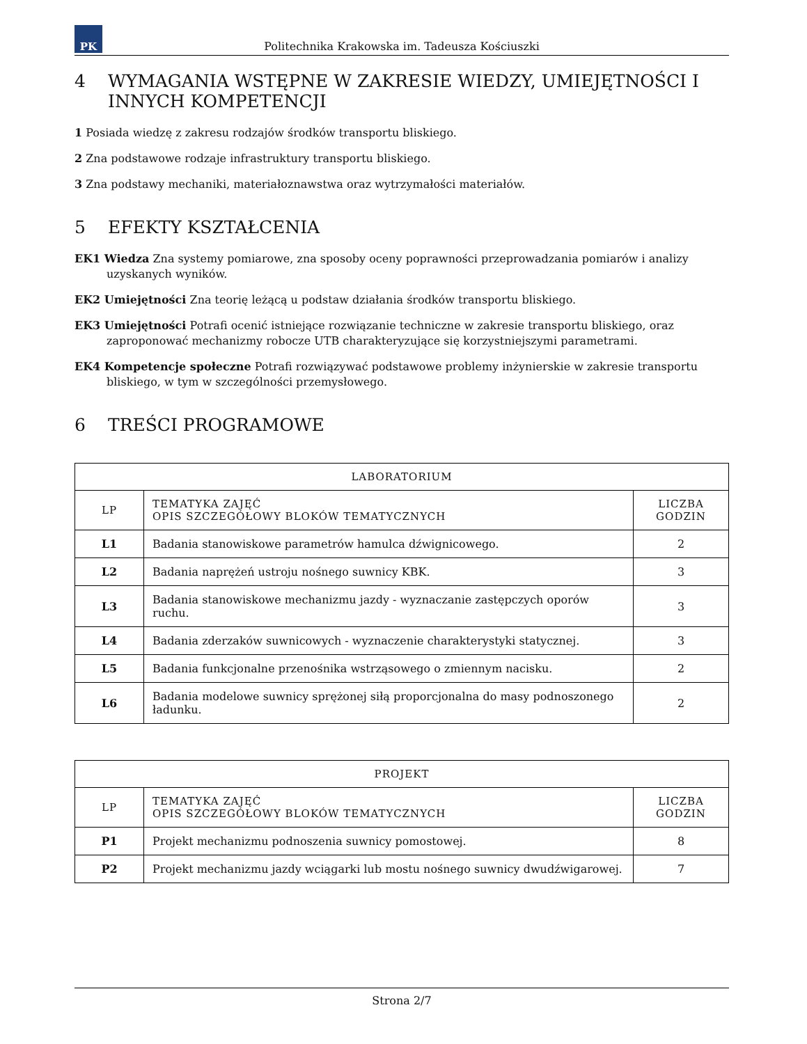PK
Politechnika Krakowska im. Tadeusza Kościuszki
4 WYMAGANIA WSTĘPNE W ZAKRESIE WIEDZY, UMIEJĘTNOŚCI I INNYCH KOMPETENCJI
1 Posiada wiedzę z zakresu rodzajów środków transportu bliskiego.
2 Zna podstawowe rodzaje infrastruktury transportu bliskiego.
3 Zna podstawy mechaniki, materiałoznawstwa oraz wytrzymałości materiałów.
5 EFEKTY KSZTAŁCENIA
EK1 Wiedza Zna systemy pomiarowe, zna sposoby oceny poprawności przeprowadzania pomiarów i analizy uzyskanych wyników.
EK2 Umiejętności Zna teorię leżącą u podstaw działania środków transportu bliskiego.
EK3 Umiejętności Potrafi ocenić istniejące rozwiązanie techniczne w zakresie transportu bliskiego, oraz zaproponować mechanizmy robocze UTB charakteryzujące się korzystniejszymi parametrami.
EK4 Kompetencje społeczne Potrafi rozwiązywać podstawowe problemy inżynierskie w zakresie transportu bliskiego, w tym w szczególności przemysłowego.
6 TREŚCI PROGRAMOWE
| LABORATORIUM | | |
| --- | --- | --- |
| LP | TEMATYKA ZAJĘĆ OPIS SZCZEGÓŁOWY BLOKÓW TEMATYCZNYCH | LICZBA GODZIN |
| L1 | Badania stanowiskowe parametrów hamulca dźwignicowego. | 2 |
| L2 | Badania naprężeń ustroju nośnego suwnicy KBK. | 3 |
| L3 | Badania stanowiskowe mechanizmu jazdy - wyznaczanie zastępczych oporów ruchu. | 3 |
| L4 | Badania zderzaków suwnicowych - wyznaczenie charakterystyki statycznej. | 3 |
| L5 | Badania funkcjonalne przenośnika wstrząsowego o zmiennym nacisku. | 2 |
| L6 | Badania modelowe suwnicy sprężonej siłą proporcjonalna do masy podnoszonego ładunku. | 2 |
| PROJEKT | | |
| --- | --- | --- |
| LP | TEMATYKA ZAJĘĆ OPIS SZCZEGÓŁOWY BLOKÓW TEMATYCZNYCH | LICZBA GODZIN |
| P1 | Projekt mechanizmu podnoszenia suwnicy pomostowej. | 8 |
| P2 | Projekt mechanizmu jazdy wciągarki lub mostu nośnego suwnicy dwudźwigarowej. | 7 |
Strona 2/7